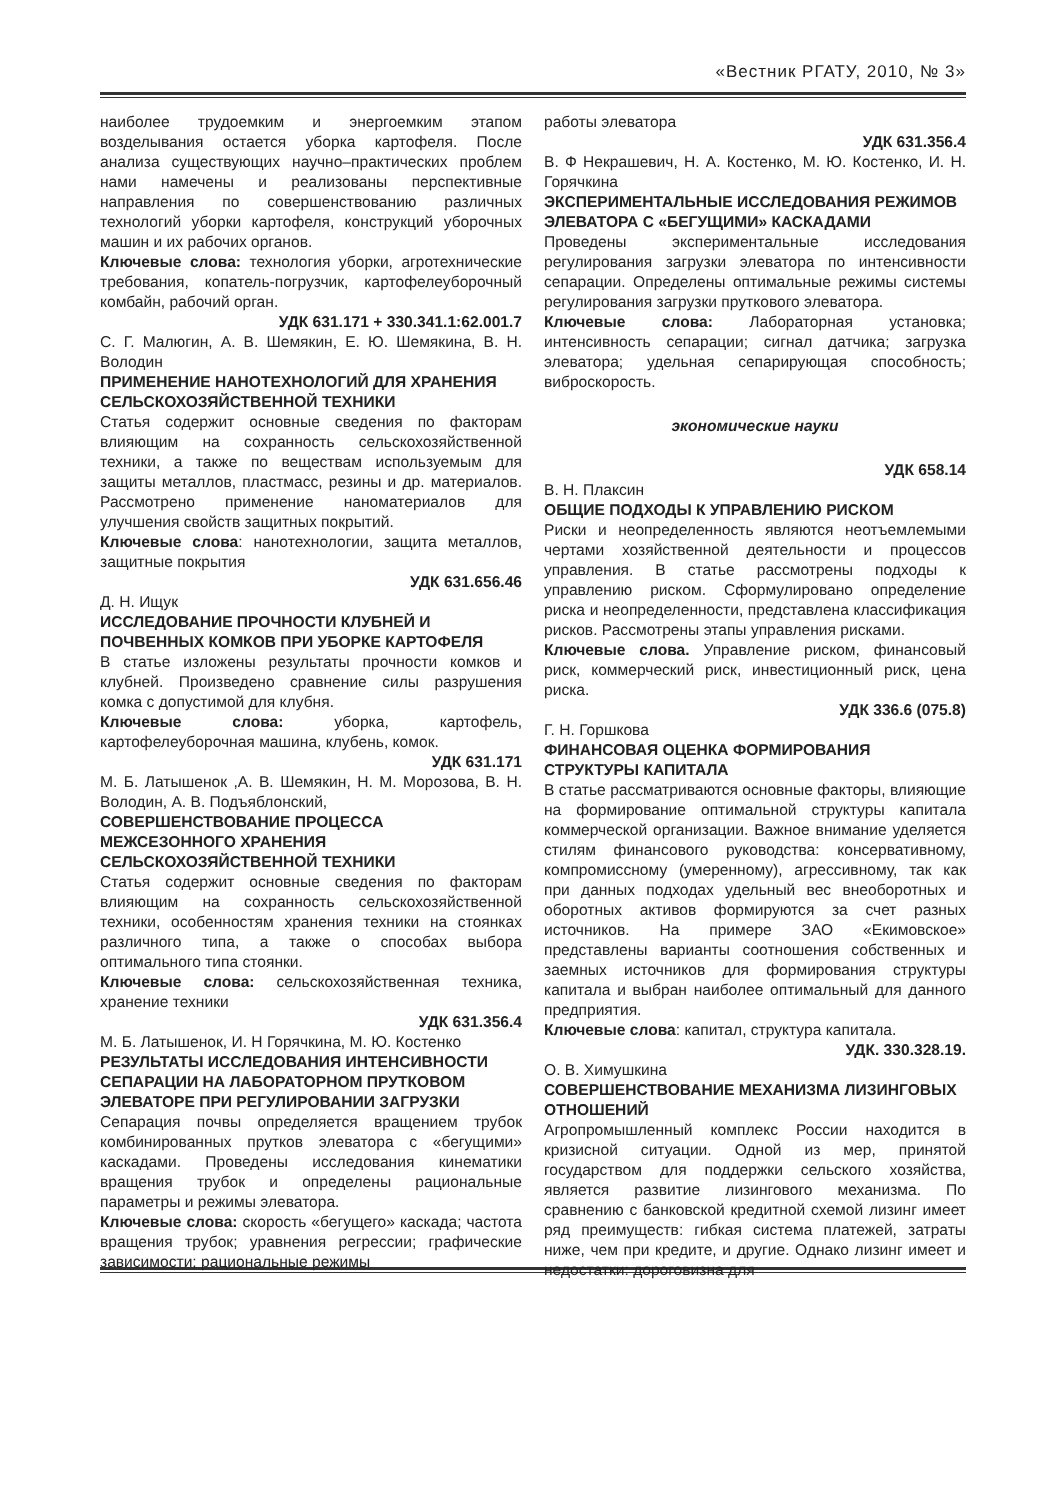«Вестник РГАТУ, 2010, № 3»
наиболее трудоемким и энергоемким этапом возделывания остается уборка картофеля. После анализа существующих научно–практических проблем нами намечены и реализованы перспективные направления по совершенствованию различных технологий уборки картофеля, конструкций уборочных машин и их рабочих органов.
Ключевые слова: технология уборки, агротехнические требования, копатель-погрузчик, картофелеуборочный комбайн, рабочий орган.
УДК 631.171 + 330.341.1:62.001.7
С. Г. Малюгин, А. В. Шемякин, Е. Ю. Шемякина, В. Н. Володин
ПРИМЕНЕНИЕ НАНОТЕХНОЛОГИЙ ДЛЯ ХРАНЕНИЯ СЕЛЬСКОХОЗЯЙСТВЕННОЙ ТЕХНИКИ
Статья содержит основные сведения по факторам влияющим на сохранность сельскохозяйственной техники, а также по веществам используемым для защиты металлов, пластмасс, резины и др. материалов. Рассмотрено применение наноматериалов для улучшения свойств защитных покрытий.
Ключевые слова: нанотехнологии, защита металлов, защитные покрытия
УДК 631.656.46
Д. Н. Ищук
ИССЛЕДОВАНИЕ ПРОЧНОСТИ КЛУБНЕЙ И ПОЧВЕННЫХ КОМКОВ ПРИ УБОРКЕ КАРТОФЕЛЯ
В статье изложены результаты прочности комков и клубней. Произведено сравнение силы разрушения комка с допустимой для клубня.
Ключевые слова: уборка, картофель, картофелеуборочная машина, клубень, комок.
УДК 631.171
М. Б. Латышенок ,А. В. Шемякин, Н. М. Морозова, В. Н. Володин, А. В. Подъяблонский,
СОВЕРШЕНСТВОВАНИЕ ПРОЦЕССА МЕЖСЕЗОННОГО ХРАНЕНИЯ СЕЛЬСКОХОЗЯЙСТВЕННОЙ ТЕХНИКИ
Статья содержит основные сведения по факторам влияющим на сохранность сельскохозяйственной техники, особенностям хранения техники на стоянках различного типа, а также о способах выбора оптимального типа стоянки.
Ключевые слова: сельскохозяйственная техника, хранение техники
УДК 631.356.4
М. Б. Латышенок, И. Н Горячкина, М. Ю. Костенко
РЕЗУЛЬТАТЫ ИССЛЕДОВАНИЯ ИНТЕНСИВНОСТИ СЕПАРАЦИИ НА ЛАБОРАТОРНОМ ПРУТКОВОМ ЭЛЕВАТОРЕ ПРИ РЕГУЛИРОВАНИИ ЗАГРУЗКИ
Сепарация почвы определяется вращением трубок комбинированных прутков элеватора с «бегущими» каскадами. Проведены исследования кинематики вращения трубок и определены рациональные параметры и режимы элеватора.
Ключевые слова: скорость «бегущего» каскада; частота вращения трубок; уравнения регрессии; графические зависимости; рациональные режимы
работы элеватора
УДК 631.356.4
В. Ф Некрашевич, Н. А. Костенко, М. Ю. Костенко, И. Н. Горячкина
ЭКСПЕРИМЕНТАЛЬНЫЕ ИССЛЕДОВАНИЯ РЕЖИМОВ ЭЛЕВАТОРА С «БЕГУЩИМИ» КАСКАДАМИ
Проведены экспериментальные исследования регулирования загрузки элеватора по интенсивности сепарации. Определены оптимальные режимы системы регулирования загрузки пруткового элеватора.
Ключевые слова: Лабораторная установка; интенсивность сепарации; сигнал датчика; загрузка элеватора; удельная сепарирующая способность; виброскорость.
экономические науки
УДК 658.14
В. Н. Плаксин
ОБЩИЕ ПОДХОДЫ К УПРАВЛЕНИЮ РИСКОМ
Риски и неопределенность являются неотъемлемыми чертами хозяйственной деятельности и процессов управления. В статье рассмотрены подходы к управлению риском. Сформулировано определение риска и неопределенности, представлена классификация рисков. Рассмотрены этапы управления рисками.
Ключевые слова. Управление риском, финансовый риск, коммерческий риск, инвестиционный риск, цена риска.
УДК 336.6 (075.8)
Г. Н. Горшкова
ФИНАНСОВАЯ ОЦЕНКА ФОРМИРОВАНИЯ СТРУКТУРЫ КАПИТАЛА
В статье рассматриваются основные факторы, влияющие на формирование оптимальной структуры капитала коммерческой организации. Важное внимание уделяется стилям финансового руководства: консервативному, компромиссному (умеренному), агрессивному, так как при данных подходах удельный вес внеоборотных и оборотных активов формируются за счет разных источников. На примере ЗАО «Екимовское» представлены варианты соотношения собственных и заемных источников для формирования структуры капитала и выбран наиболее оптимальный для данного предприятия.
Ключевые слова: капитал, структура капитала.
УДК. 330.328.19.
О. В. Химушкина
СОВЕРШЕНСТВОВАНИЕ МЕХАНИЗМА ЛИЗИНГОВЫХ ОТНОШЕНИЙ
Агропромышленный комплекс России находится в кризисной ситуации. Одной из мер, принятой государством для поддержки сельского хозяйства, является развитие лизингового механизма. По сравнению с банковской кредитной схемой лизинг имеет ряд преимуществ: гибкая система платежей, затраты ниже, чем при кредите, и другие. Однако лизинг имеет и недостатки: дороговизна для